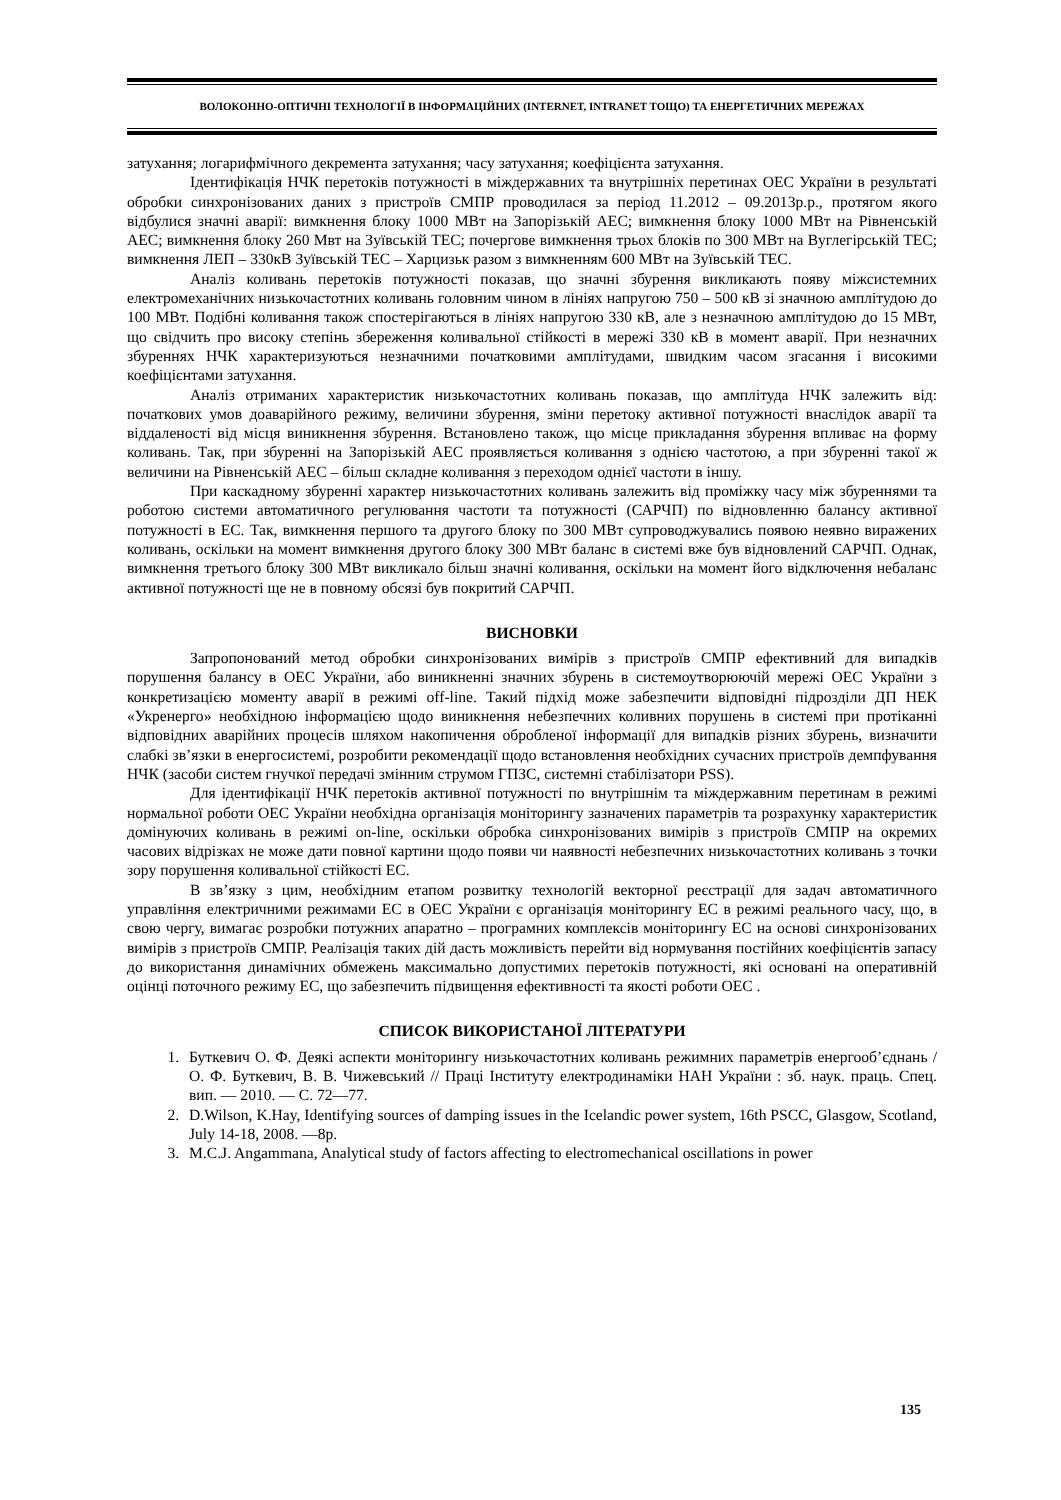ВОЛОКОННО-ОПТИЧНІ ТЕХНОЛОГІЇ В ІНФОРМАЦІЙНИХ (INTERNET, INTRANET ТОЩО) ТА ЕНЕРГЕТИЧНИХ МЕРЕЖАХ
затухання; логарифмічного декремента затухання; часу затухання; коефіцієнта затухання.
Ідентифікація НЧК перетоків потужності в міждержавних та внутрішніх перетинах ОЕС України в результаті обробки синхронізованих даних з пристроїв СМПР проводилася за період 11.2012 – 09.2013р.р., протягом якого відбулися значні аварії: вимкнення блоку 1000 МВт на Запорізькій АЕС; вимкнення блоку 1000 МВт на Рівненській АЕС; вимкнення блоку 260 Мвт на Зуївській ТЕС; почергове вимкнення трьох блоків по 300 МВт на Вуглегірській ТЕС; вимкнення ЛЕП – 330кВ Зуївській ТЕС – Харцизьк разом з вимкненням 600 МВт на Зуївській ТЕС.
Аналіз коливань перетоків потужності показав, що значні збурення викликають появу міжсистемних електромеханічних низькочастотних коливань головним чином в лініях напругою 750 – 500 кВ зі значною амплітудою до 100 МВт. Подібні коливання також спостерігаються в лініях напругою 330 кВ, але з незначною амплітудою до 15 МВт, що свідчить про високу степінь збереження коливальної стійкості в мережі 330 кВ в момент аварії. При незначних збуреннях НЧК характеризуються незначними початковими амплітудами, швидким часом згасання і високими коефіцієнтами затухання.
Аналіз отриманих характеристик низькочастотних коливань показав, що амплітуда НЧК залежить від: початкових умов доаварійного режиму, величини збурення, зміни перетоку активної потужності внаслідок аварії та віддаленості від місця виникнення збурення. Встановлено також, що місце прикладання збурення впливає на форму коливань. Так, при збуренні на Запорізькій АЕС проявляється коливання з однією частотою, а при збуренні такої ж величини на Рівненській АЕС – більш складне коливання з переходом однієї частоти в іншу.
При каскадному збуренні характер низькочастотних коливань залежить від проміжку часу між збуреннями та роботою системи автоматичного регулювання частоти та потужності (САРЧП) по відновленню балансу активної потужності в ЕС. Так, вимкнення першого та другого блоку по 300 МВт супроводжувались появою неявно виражених коливань, оскільки на момент вимкнення другого блоку 300 МВт баланс в системі вже був відновлений САРЧП. Однак, вимкнення третього блоку 300 МВт викликало більш значні коливання, оскільки на момент його відключення небаланс активної потужності ще не в повному обсязі був покритий САРЧП.
ВИСНОВКИ
Запропонований метод обробки синхронізованих вимірів з пристроїв СМПР ефективний для випадків порушення балансу в ОЕС України, або виникненні значних збурень в системоутворюючій мережі ОЕС України з конкретизацією моменту аварії в режимі off-line. Такий підхід може забезпечити відповідні підрозділи ДП НЕК «Укренерго» необхідною інформацією щодо виникнення небезпечних коливних порушень в системі при протіканні відповідних аварійних процесів шляхом накопичення обробленої інформації для випадків різних збурень, визначити слабкі зв’язки в енергосистемі, розробити рекомендації щодо встановлення необхідних сучасних пристроїв демпфування НЧК (засоби систем гнучкої передачі змінним струмом ГПЗС, системні стабілізатори PSS).
Для ідентифікації НЧК перетоків активної потужності по внутрішнім та міждержавним перетинам в режимі нормальної роботи ОЕС України необхідна організація моніторингу зазначених параметрів та розрахунку характеристик домінуючих коливань в режимі on-line, оскільки обробка синхронізованих вимірів з пристроїв СМПР на окремих часових відрізках не може дати повної картини щодо появи чи наявності небезпечних низькочастотних коливань з точки зору порушення коливальної стійкості ЕС.
В зв’язку з цим, необхідним етапом розвитку технологій векторної реєстрації для задач автоматичного управління електричними режимами ЕС в ОЕС України є організація моніторингу ЕС в режимі реального часу, що, в свою чергу, вимагає розробки потужних апаратно – програмних комплексів моніторингу ЕС на основі синхронізованих вимірів з пристроїв СМПР. Реалізація таких дій дасть можливість перейти від нормування постійних коефіцієнтів запасу до використання динамічних обмежень максимально допустимих перетоків потужності, які основані на оперативній оцінці поточного режиму ЕС, що забезпечить підвищення ефективності та якості роботи ОЕС .
СПИСОК ВИКОРИСТАНОЇ ЛІТЕРАТУРИ
1. Буткевич О. Ф. Деякі аспекти моніторингу низькочастотних коливань режимних параметрів енергооб’єднань / О. Ф. Буткевич, В. В. Чижевський // Праці Інституту електродинаміки НАН України : зб. наук. праць. Спец. вип. — 2010. — С. 72—77.
2. D.Wilson, K.Hay, Identifying sources of damping issues in the Icelandic power system, 16th PSCC, Glasgow, Scotland, July 14-18, 2008. —8p.
3. M.C.J. Angammana, Analytical study of factors affecting to electromechanical oscillations in power
135